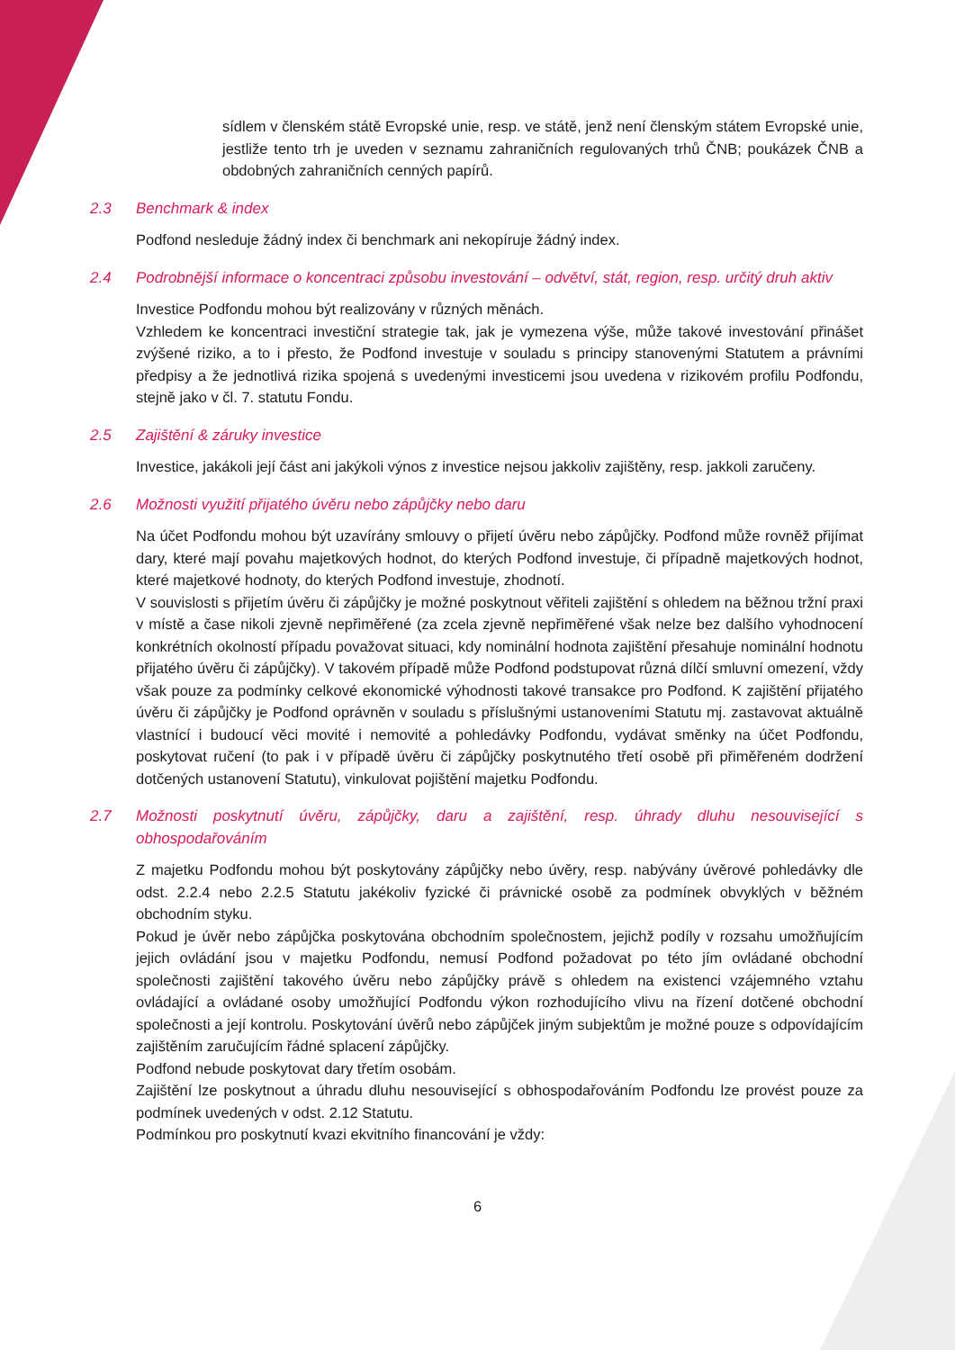sídlem v členském státě Evropské unie, resp. ve státě, jenž není členským státem Evropské unie, jestliže tento trh je uveden v seznamu zahraničních regulovaných trhů ČNB; poukázek ČNB a obdobných zahraničních cenných papírů.
2.3 Benchmark & index
Podfond nesleduje žádný index či benchmark ani nekopíruje žádný index.
2.4 Podrobnější informace o koncentraci způsobu investování – odvětví, stát, region, resp. určitý druh aktiv
Investice Podfondu mohou být realizovány v různých měnách.
Vzhledem ke koncentraci investiční strategie tak, jak je vymezena výše, může takové investování přinášet zvýšené riziko, a to i přesto, že Podfond investuje v souladu s principy stanovenými Statutem a právními předpisy a že jednotlivá rizika spojená s uvedenými investicemi jsou uvedena v rizikovém profilu Podfondu, stejně jako v čl. 7. statutu Fondu.
2.5 Zajištění & záruky investice
Investice, jakákoli její část ani jakýkoli výnos z investice nejsou jakkoliv zajištěny, resp. jakkoli zaručeny.
2.6 Možnosti využití přijatého úvěru nebo zápůjčky nebo daru
Na účet Podfondu mohou být uzavírány smlouvy o přijetí úvěru nebo zápůjčky. Podfond může rovněž přijímat dary, které mají povahu majetkových hodnot, do kterých Podfond investuje, či případně majetkových hodnot, které majetkové hodnoty, do kterých Podfond investuje, zhodnotí.
V souvislosti s přijetím úvěru či zápůjčky je možné poskytnout věřiteli zajištění s ohledem na běžnou tržní praxi v místě a čase nikoli zjevně nepřiměřené (za zcela zjevně nepřiměřené však nelze bez dalšího vyhodnocení konkrétních okolností případu považovat situaci, kdy nominální hodnota zajištění přesahuje nominální hodnotu přijatého úvěru či zápůjčky). V takovém případě může Podfond podstupovat různá dílčí smluvní omezení, vždy však pouze za podmínky celkové ekonomické výhodnosti takové transakce pro Podfond. K zajištění přijatého úvěru či zápůjčky je Podfond oprávněn v souladu s příslušnými ustanoveními Statutu mj. zastavovat aktuálně vlastnící i budoucí věci movité i nemovité a pohledávky Podfondu, vydávat směnky na účet Podfondu, poskytovat ručení (to pak i v případě úvěru či zápůjčky poskytnutého třetí osobě při přiměřeném dodržení dotčených ustanovení Statutu), vinkulovat pojištění majetku Podfondu.
2.7 Možnosti poskytnutí úvěru, zápůjčky, daru a zajištění, resp. úhrady dluhu nesouvisející s obhospodařováním
Z majetku Podfondu mohou být poskytovány zápůjčky nebo úvěry, resp. nabývány úvěrové pohledávky dle odst. 2.2.4 nebo 2.2.5 Statutu jakékoliv fyzické či právnické osobě za podmínek obvyklých v běžném obchodním styku.
Pokud je úvěr nebo zápůjčka poskytována obchodním společnostem, jejichž podíly v rozsahu umožňujícím jejich ovládání jsou v majetku Podfondu, nemusí Podfond požadovat po této jím ovládané obchodní společnosti zajištění takového úvěru nebo zápůjčky právě s ohledem na existenci vzájemného vztahu ovládající a ovládané osoby umožňující Podfondu výkon rozhodujícího vlivu na řízení dotčené obchodní společnosti a její kontrolu. Poskytování úvěrů nebo zápůjček jiným subjektům je možné pouze s odpovídajícím zajištěním zaručujícím řádné splacení zápůjčky.
Podfond nebude poskytovat dary třetím osobám.
Zajištění lze poskytnout a úhradu dluhu nesouvisející s obhospodařováním Podfondu lze provést pouze za podmínek uvedených v odst. 2.12 Statutu.
Podmínkou pro poskytnutí kvazi ekvitního financování je vždy:
6